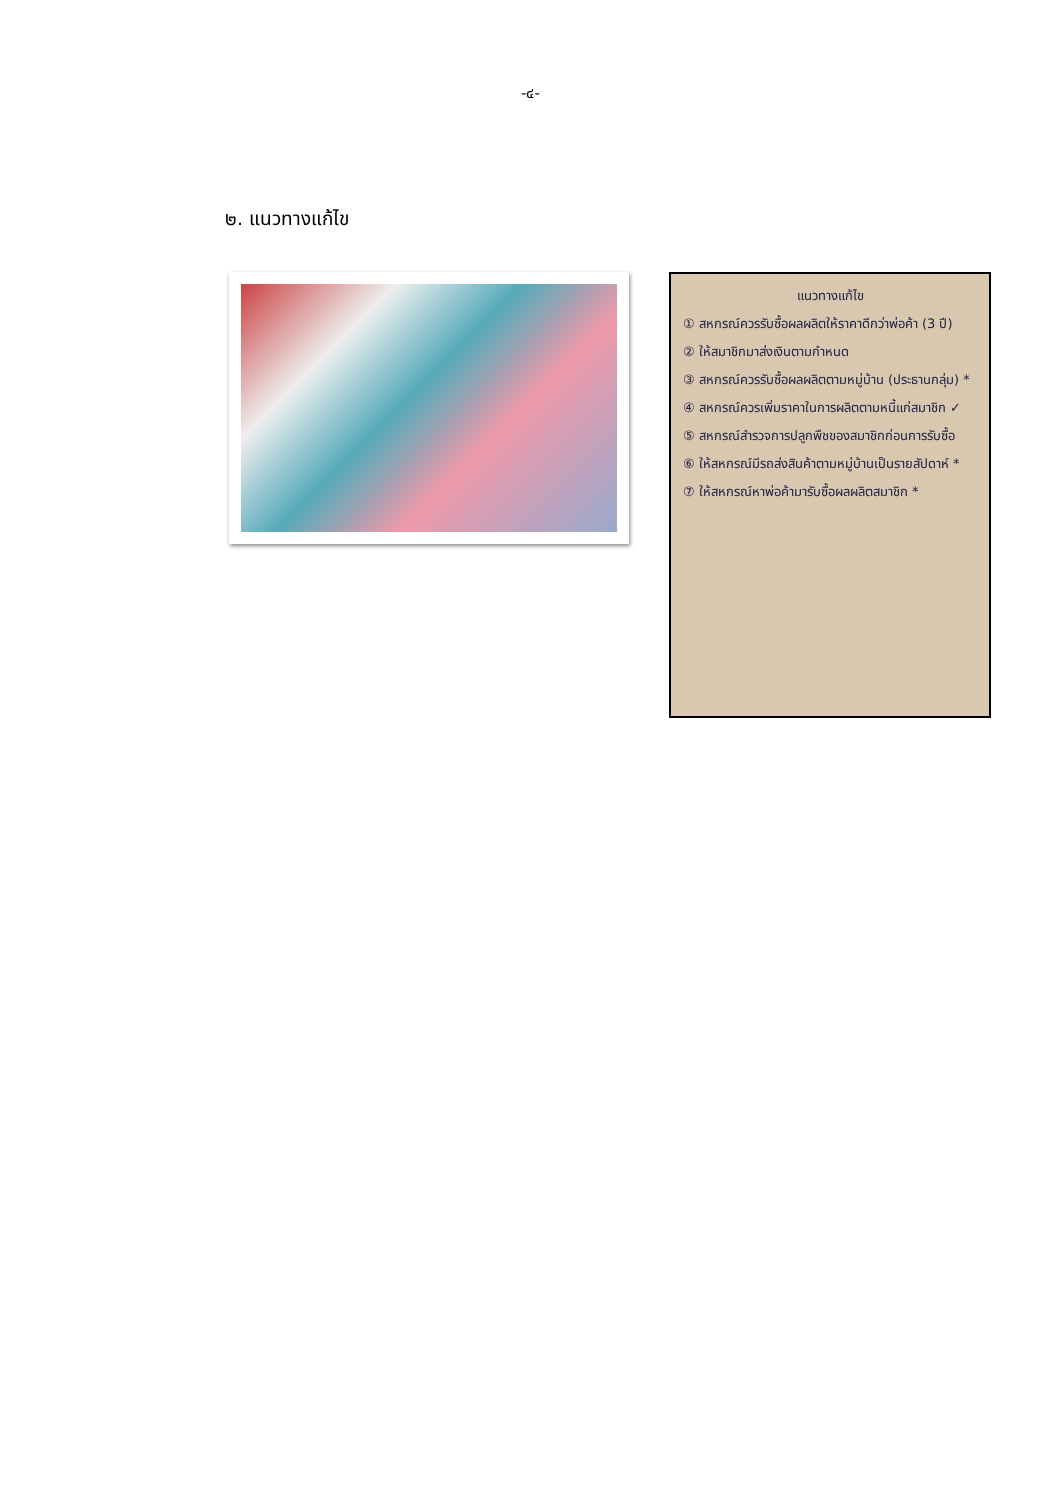-๔-
๒. แนวทางแก้ไข
แนวทางแก้ไข
① สหกรณ์ควรรับซื้อผลผลิตให้ราคาดีกว่าพ่อค้า (3 ปี)
② ให้สมาชิกมาส่งเงินตามกำหนด
③ สหกรณ์ควรรับซื้อผลผลิตตามหมู่บ้าน (ประธานกลุ่ม) *
④ สหกรณ์ควรเพิ่มราคาในการผลิตตามหนี้แก่สมาชิก ✓
⑤ สหกรณ์สำรวจการปลูกพืชของสมาชิกก่อนการรับซื้อ
⑥ ให้สหกรณ์มีรถส่งสินค้าตามหมู่บ้านเป็นรายสัปดาห์ *
⑦ ให้สหกรณ์หาพ่อค้ามารับซื้อผลผลิตสมาชิก *